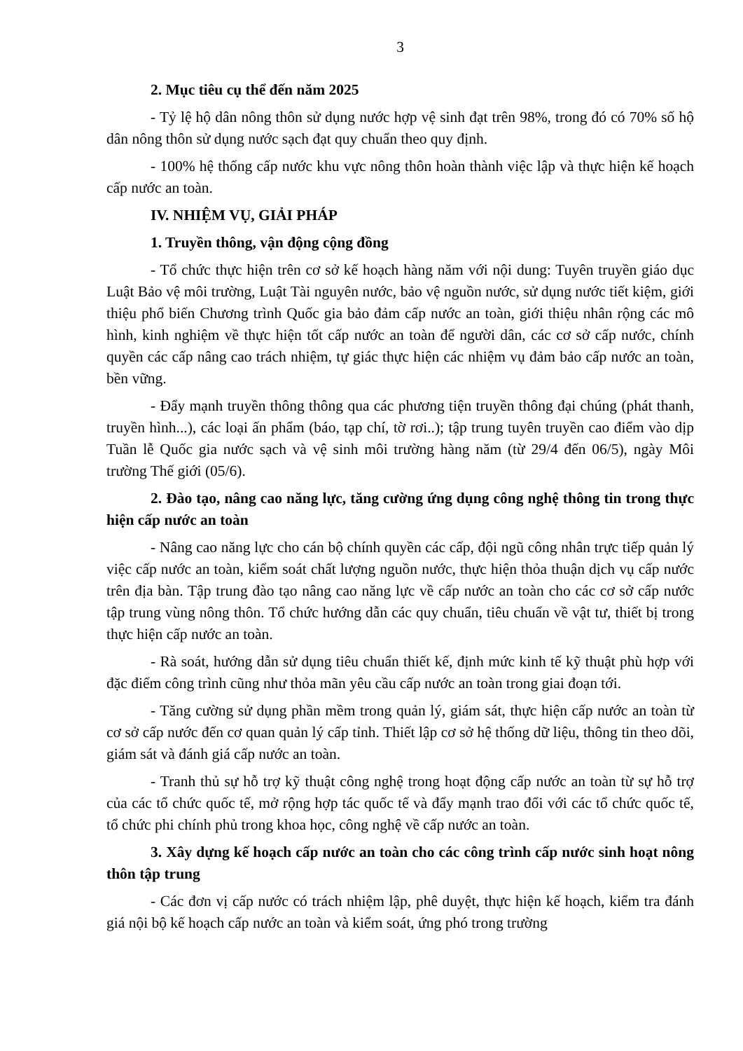3
2. Mục tiêu cụ thể đến năm 2025
- Tỷ lệ hộ dân nông thôn sử dụng nước hợp vệ sinh đạt trên 98%, trong đó có 70% số hộ dân nông thôn sử dụng nước sạch đạt quy chuẩn theo quy định.
- 100% hệ thống cấp nước khu vực nông thôn hoàn thành việc lập và thực hiện kế hoạch cấp nước an toàn.
IV. NHIỆM VỤ, GIẢI PHÁP
1. Truyền thông, vận động cộng đồng
- Tổ chức thực hiện trên cơ sở kế hoạch hàng năm với nội dung: Tuyên truyền giáo dục Luật Bảo vệ môi trường, Luật Tài nguyên nước, bảo vệ nguồn nước, sử dụng nước tiết kiệm, giới thiệu phổ biến Chương trình Quốc gia bảo đảm cấp nước an toàn, giới thiệu nhân rộng các mô hình, kinh nghiệm về thực hiện tốt cấp nước an toàn để người dân, các cơ sở cấp nước, chính quyền các cấp nâng cao trách nhiệm, tự giác thực hiện các nhiệm vụ đảm bảo cấp nước an toàn, bền vững.
- Đẩy mạnh truyền thông thông qua các phương tiện truyền thông đại chúng (phát thanh, truyền hình...), các loại ấn phẩm (báo, tạp chí, tờ rơi..); tập trung tuyên truyền cao điểm vào dịp Tuần lễ Quốc gia nước sạch và vệ sinh môi trường hàng năm (từ 29/4 đến 06/5), ngày Môi trường Thế giới (05/6).
2. Đào tạo, nâng cao năng lực, tăng cường ứng dụng công nghệ thông tin trong thực hiện cấp nước an toàn
- Nâng cao năng lực cho cán bộ chính quyền các cấp, đội ngũ công nhân trực tiếp quản lý việc cấp nước an toàn, kiểm soát chất lượng nguồn nước, thực hiện thỏa thuận dịch vụ cấp nước trên địa bàn. Tập trung đào tạo nâng cao năng lực về cấp nước an toàn cho các cơ sở cấp nước tập trung vùng nông thôn. Tổ chức hướng dẫn các quy chuẩn, tiêu chuẩn về vật tư, thiết bị trong thực hiện cấp nước an toàn.
- Rà soát, hướng dẫn sử dụng tiêu chuẩn thiết kế, định mức kinh tế kỹ thuật phù hợp với đặc điểm công trình cũng như thỏa mãn yêu cầu cấp nước an toàn trong giai đoạn tới.
- Tăng cường sử dụng phần mềm trong quản lý, giám sát, thực hiện cấp nước an toàn từ cơ sở cấp nước đến cơ quan quản lý cấp tỉnh. Thiết lập cơ sở hệ thống dữ liệu, thông tin theo dõi, giám sát và đánh giá cấp nước an toàn.
- Tranh thủ sự hỗ trợ kỹ thuật công nghệ trong hoạt động cấp nước an toàn từ sự hỗ trợ của các tổ chức quốc tế, mở rộng hợp tác quốc tế và đẩy mạnh trao đổi với các tổ chức quốc tế, tổ chức phi chính phủ trong khoa học, công nghệ về cấp nước an toàn.
3. Xây dựng kế hoạch cấp nước an toàn cho các công trình cấp nước sinh hoạt nông thôn tập trung
- Các đơn vị cấp nước có trách nhiệm lập, phê duyệt, thực hiện kế hoạch, kiểm tra đánh giá nội bộ kế hoạch cấp nước an toàn và kiểm soát, ứng phó trong trường